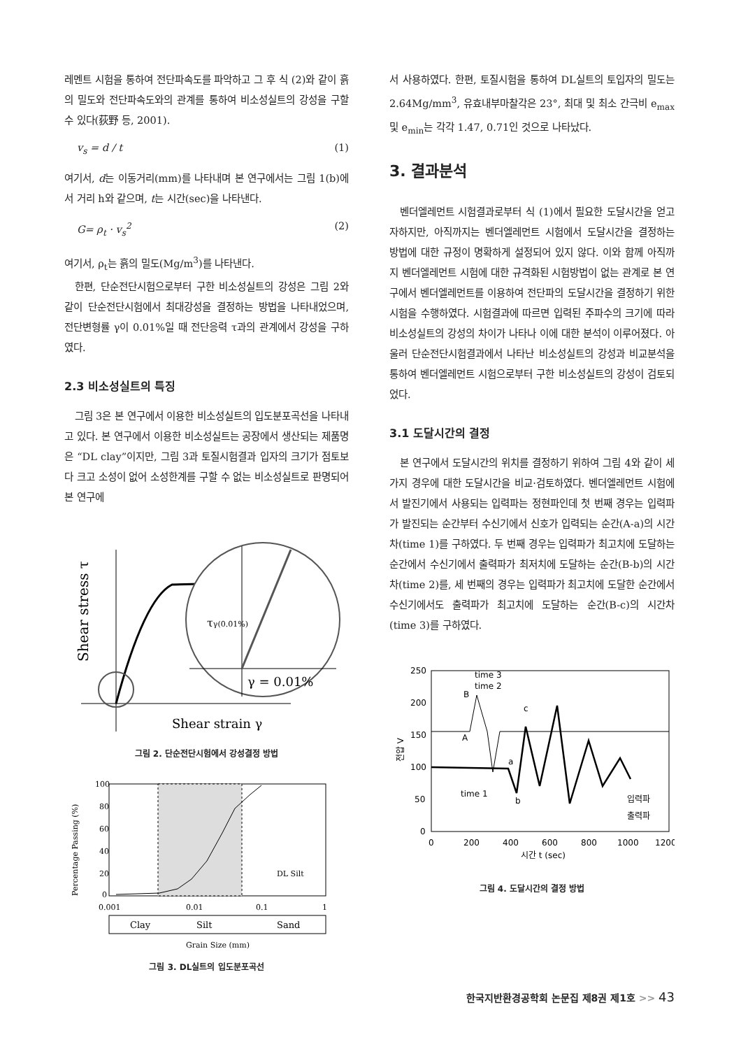레멘트 시험을 통하여 전단파속도를 파악하고 그 후 식 (2)와 같이 흙의 밀도와 전단파속도와의 관계를 통하여 비소성실트의 강성을 구할 수 있다(荻野 등, 2001).
v<sub>s</sub> = d / t (1)
여기서, d는 이동거리(mm)를 나타내며 본 연구에서는 그림 1(b)에서 거리 h와 같으며, t는 시간(sec)을 나타낸다.
G= ρ<sub>t</sub> · v<sub>s</sub><sup>2</sup> (2)
여기서, ρ<sub>t</sub>는 흙의 밀도(Mg/m<sup>3</sup>)를 나타낸다.
한편, 단순전단시험으로부터 구한 비소성실트의 강성은 그림 2와 같이 단순전단시험에서 최대강성을 결정하는 방법을 나타내었으며, 전단변형률 γ이 0.01%일 때 전단응력 τ과의 관계에서 강성을 구하였다.
2.3 비소성실트의 특징
그림 3은 본 연구에서 이용한 비소성실트의 입도분포곡선을 나타내고 있다. 본 연구에서 이용한 비소성실트는 공장에서 생산되는 제품명은 “DL clay”이지만, 그림 3과 토질시험결과 입자의 크기가 점토보다 크고 소성이 없어 소성한계를 구할 수 없는 비소성실트로 판명되어 본 연구에
Shear stress τ
τγ(0.01%)
γ = 0.01%
Shear strain γ
그림 2. 단순전단시험에서 강성결정 방법
Percentage Passing (%)
100
80
60
40
20
0
DL Silt
0.001
0.01
0.1
1
Clay
Silt
Sand
Grain Size (mm)
그림 3. DL실트의 입도분포곡선
서 사용하였다. 한편, 토질시험을 통하여 DL실트의 토입자의 밀도는 2.64Mg/mm<sup>3</sup>, 유효내부마찰각은 23°, 최대 및 최소 간극비 e<sub>max</sub> 및 e<sub>min</sub>는 각각 1.47, 0.71인 것으로 나타났다.
3. 결과분석
벤더엘레먼트 시험결과로부터 식 (1)에서 필요한 도달시간을 얻고자하지만, 아직까지는 벤더엘레먼트 시험에서 도달시간을 결정하는 방법에 대한 규정이 명확하게 설정되어 있지 않다. 이와 함께 아직까지 벤더엘레먼트 시험에 대한 규격화된 시험방법이 없는 관계로 본 연구에서 벤더엘레먼트를 이용하여 전단파의 도달시간을 결정하기 위한 시험을 수행하였다. 시험결과에 따르면 입력된 주파수의 크기에 따라 비소성실트의 강성의 차이가 나타나 이에 대한 분석이 이루어졌다. 아울러 단순전단시험결과에서 나타난 비소성실트의 강성과 비교분석을 통하여 벤더엘레먼트 시험으로부터 구한 비소성실트의 강성이 검토되었다.
3.1 도달시간의 결정
본 연구에서 도달시간의 위치를 결정하기 위하여 그림 4와 같이 세 가지 경우에 대한 도달시간을 비교·검토하였다. 벤더엘레먼트 시험에서 발진기에서 사용되는 입력파는 정현파인데 첫 번째 경우는 입력파가 발진되는 순간부터 수신기에서 신호가 입력되는 순간(A-a)의 시간차(time 1)를 구하였다. 두 번째 경우는 입력파가 최고치에 도달하는 순간에서 수신기에서 출력파가 최저치에 도달하는 순간(B-b)의 시간차(time 2)를, 세 번째의 경우는 입력파가 최고치에 도달한 순간에서 수신기에서도 출력파가 최고치에 도달하는 순간(B-c)의 시간차(time 3)를 구하였다.
250
200
150
100
50
0
0
200
400
600
800
1000
1200
시간 t (sec)
전압 V
A
B
a
b
c
time 3
time 2
time 1
입력파
출력파
그림 4. 도달시간의 결정 방법
한국지반환경공학회 논문집 제8권 제1호 >> 43